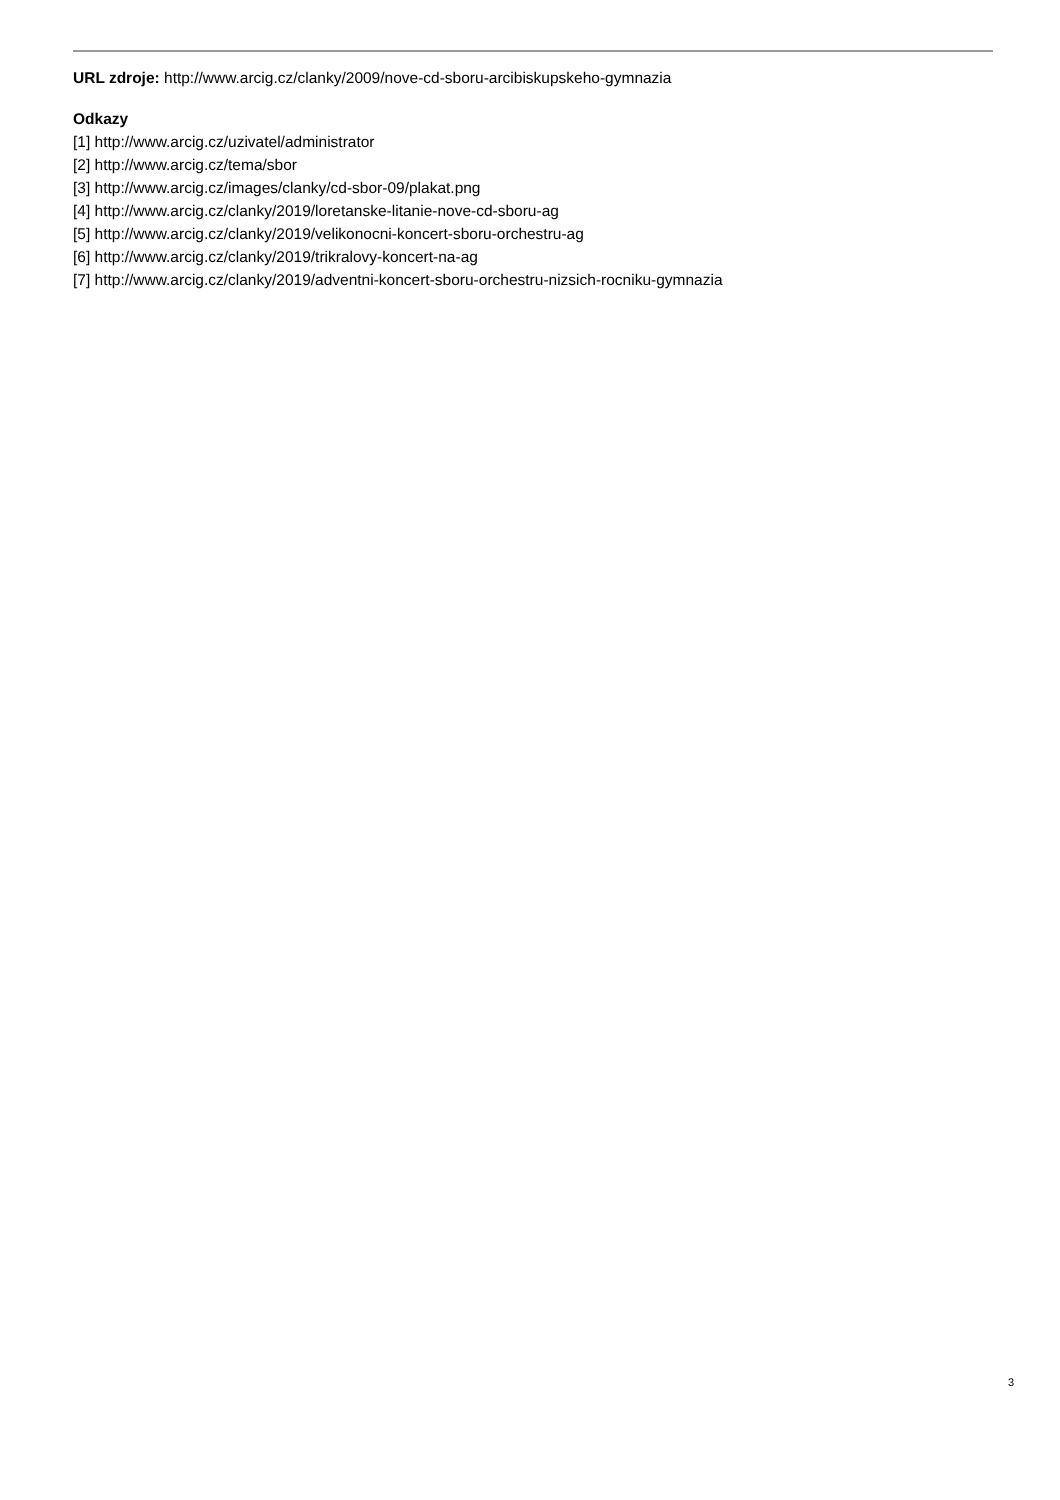URL zdroje: http://www.arcig.cz/clanky/2009/nove-cd-sboru-arcibiskupskeho-gymnazia
Odkazy
[1] http://www.arcig.cz/uzivatel/administrator
[2] http://www.arcig.cz/tema/sbor
[3] http://www.arcig.cz/images/clanky/cd-sbor-09/plakat.png
[4] http://www.arcig.cz/clanky/2019/loretanske-litanie-nove-cd-sboru-ag
[5] http://www.arcig.cz/clanky/2019/velikonocni-koncert-sboru-orchestru-ag
[6] http://www.arcig.cz/clanky/2019/trikralovy-koncert-na-ag
[7] http://www.arcig.cz/clanky/2019/adventni-koncert-sboru-orchestru-nizsich-rocniku-gymnazia
3